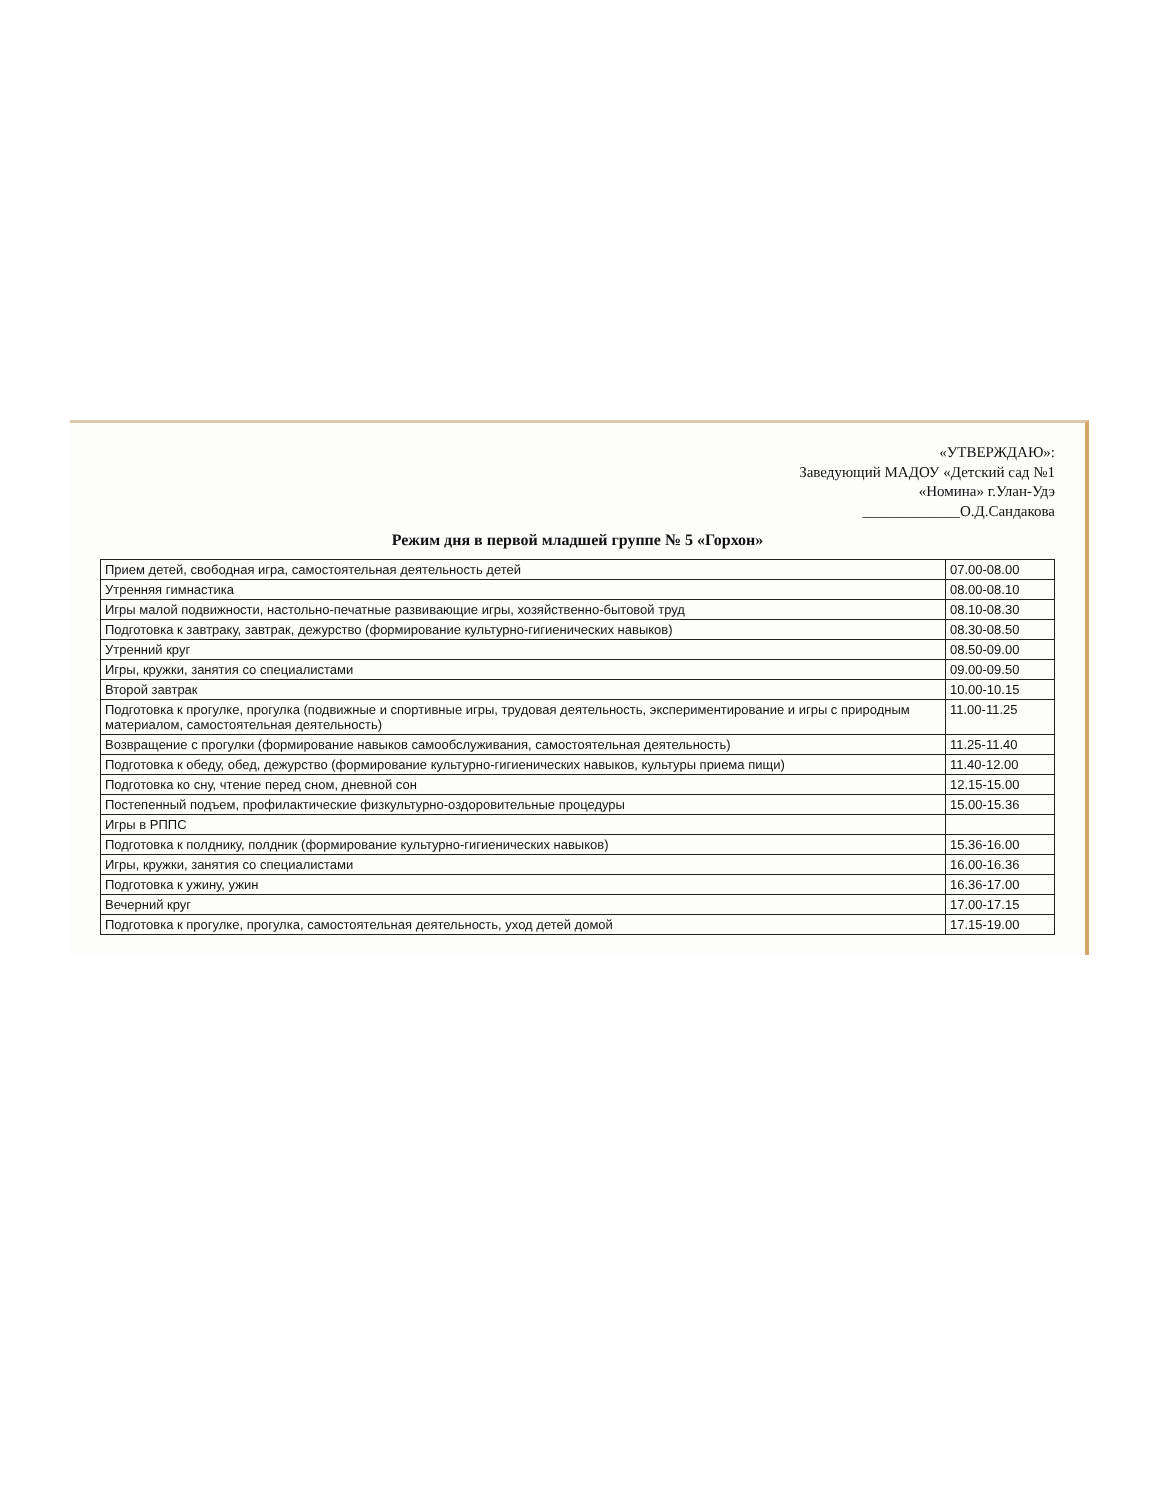«УТВЕРЖДАЮ»:
Заведующий МАДОУ «Детский сад №1
«Номина» г.Улан-Удэ
_____________О.Д.Сандакова
Режим дня в первой младшей группе № 5 «Горхон»
| Прием детей, свободная игра, самостоятельная деятельность детей | 07.00-08.00 |
| Утренняя гимнастика | 08.00-08.10 |
| Игры малой подвижности, настольно-печатные развивающие игры, хозяйственно-бытовой труд | 08.10-08.30 |
| Подготовка к завтраку, завтрак, дежурство (формирование культурно-гигиенических навыков) | 08.30-08.50 |
| Утренний круг | 08.50-09.00 |
| Игры, кружки, занятия со специалистами | 09.00-09.50 |
| Второй завтрак | 10.00-10.15 |
| Подготовка к прогулке, прогулка (подвижные и спортивные игры, трудовая деятельность, экспериментирование и игры с природным материалом, самостоятельная деятельность) | 11.00-11.25 |
| Возвращение с прогулки (формирование навыков самообслуживания, самостоятельная деятельность) | 11.25-11.40 |
| Подготовка к обеду, обед, дежурство (формирование культурно-гигиенических навыков, культуры приема пищи) | 11.40-12.00 |
| Подготовка ко сну, чтение перед сном, дневной сон | 12.15-15.00 |
| Постепенный подъем, профилактические физкультурно-оздоровительные процедуры | 15.00-15.36 |
| Игры в РППС | |
| Подготовка к полднику, полдник (формирование культурно-гигиенических навыков) | 15.36-16.00 |
| Игры, кружки, занятия со специалистами | 16.00-16.36 |
| Подготовка к ужину, ужин | 16.36-17.00 |
| Вечерний круг | 17.00-17.15 |
| Подготовка к прогулке, прогулка, самостоятельная деятельность, уход детей домой | 17.15-19.00 |